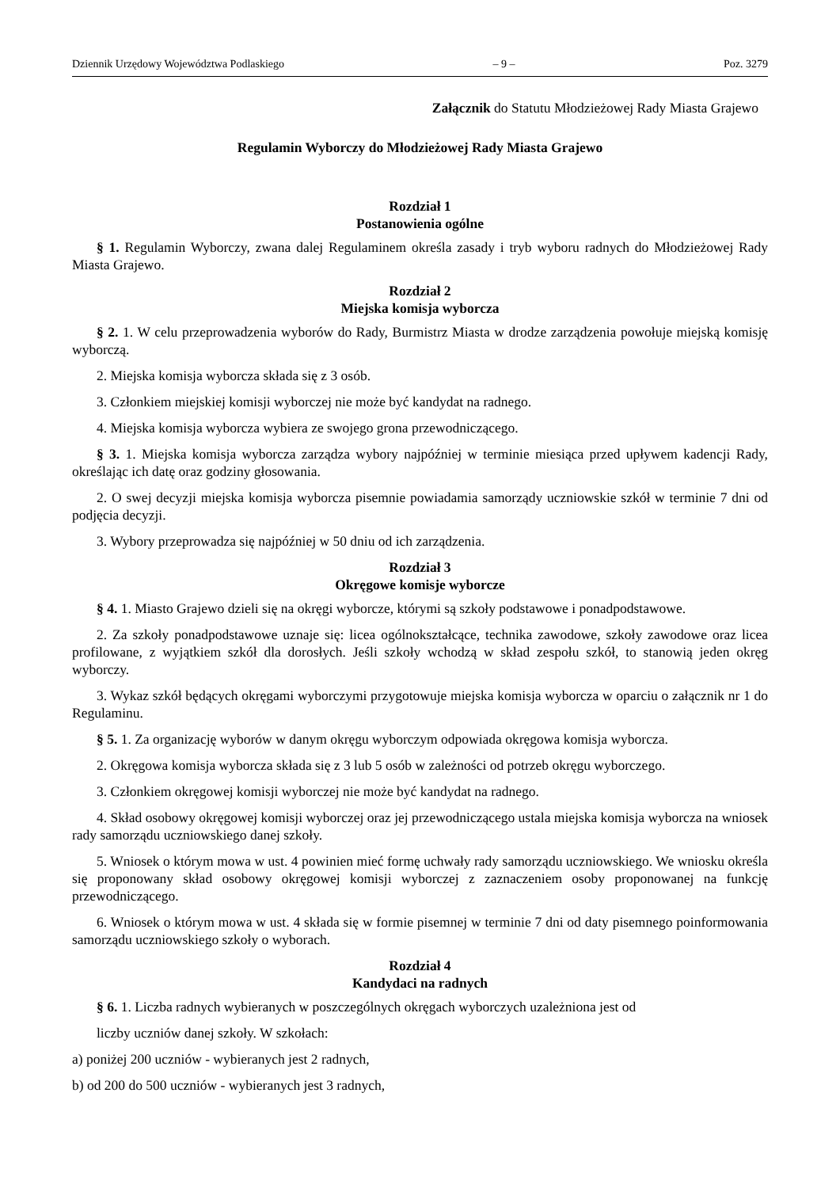Dziennik Urzędowy Województwa Podlaskiego – 9 – Poz. 3279
Załącznik do Statutu Młodzieżowej Rady Miasta Grajewo
Regulamin Wyborczy do Młodzieżowej Rady Miasta Grajewo
Rozdział 1
Postanowienia ogólne
§ 1. Regulamin Wyborczy, zwana dalej Regulaminem określa zasady i tryb wyboru radnych do Młodzieżowej Rady Miasta Grajewo.
Rozdział 2
Miejska komisja wyborcza
§ 2. 1. W celu przeprowadzenia wyborów do Rady, Burmistrz Miasta w drodze zarządzenia powołuje miejską komisję wyborczą.
2. Miejska komisja wyborcza składa się z 3 osób.
3. Członkiem miejskiej komisji wyborczej nie może być kandydat na radnego.
4. Miejska komisja wyborcza wybiera ze swojego grona przewodniczącego.
§ 3. 1. Miejska komisja wyborcza zarządza wybory najpóźniej w terminie miesiąca przed upływem kadencji Rady, określając ich datę oraz godziny głosowania.
2. O swej decyzji miejska komisja wyborcza pisemnie powiadamia samorządy uczniowskie szkół w terminie 7 dni od podjęcia decyzji.
3. Wybory przeprowadza się najpóźniej w 50 dniu od ich zarządzenia.
Rozdział 3
Okręgowe komisje wyborcze
§ 4. 1. Miasto Grajewo dzieli się na okręgi wyborcze, którymi są szkoły podstawowe i ponadpodstawowe.
2. Za szkoły ponadpodstawowe uznaje się: licea ogólnokształcące, technika zawodowe, szkoły zawodowe oraz licea profilowane, z wyjątkiem szkół dla dorosłych. Jeśli szkoły wchodzą w skład zespołu szkół, to stanowią jeden okręg wyborczy.
3. Wykaz szkół będących okręgami wyborczymi przygotowuje miejska komisja wyborcza w oparciu o załącznik nr 1 do Regulaminu.
§ 5. 1. Za organizację wyborów w danym okręgu wyborczym odpowiada okręgowa komisja wyborcza.
2. Okręgowa komisja wyborcza składa się z 3 lub 5 osób w zależności od potrzeb okręgu wyborczego.
3. Członkiem okręgowej komisji wyborczej nie może być kandydat na radnego.
4. Skład osobowy okręgowej komisji wyborczej oraz jej przewodniczącego ustala miejska komisja wyborcza na wniosek rady samorządu uczniowskiego danej szkoły.
5. Wniosek o którym mowa w ust. 4 powinien mieć formę uchwały rady samorządu uczniowskiego. We wniosku określa się proponowany skład osobowy okręgowej komisji wyborczej z zaznaczeniem osoby proponowanej na funkcję przewodniczącego.
6. Wniosek o którym mowa w ust. 4 składa się w formie pisemnej w terminie 7 dni od daty pisemnego poinformowania samorządu uczniowskiego szkoły o wyborach.
Rozdział 4
Kandydaci na radnych
§ 6. 1. Liczba radnych wybieranych w poszczególnych okręgach wyborczych uzależniona jest od
liczby uczniów danej szkoły. W szkołach:
a) poniżej 200 uczniów - wybieranych jest 2 radnych,
b) od 200 do 500 uczniów - wybieranych jest 3 radnych,